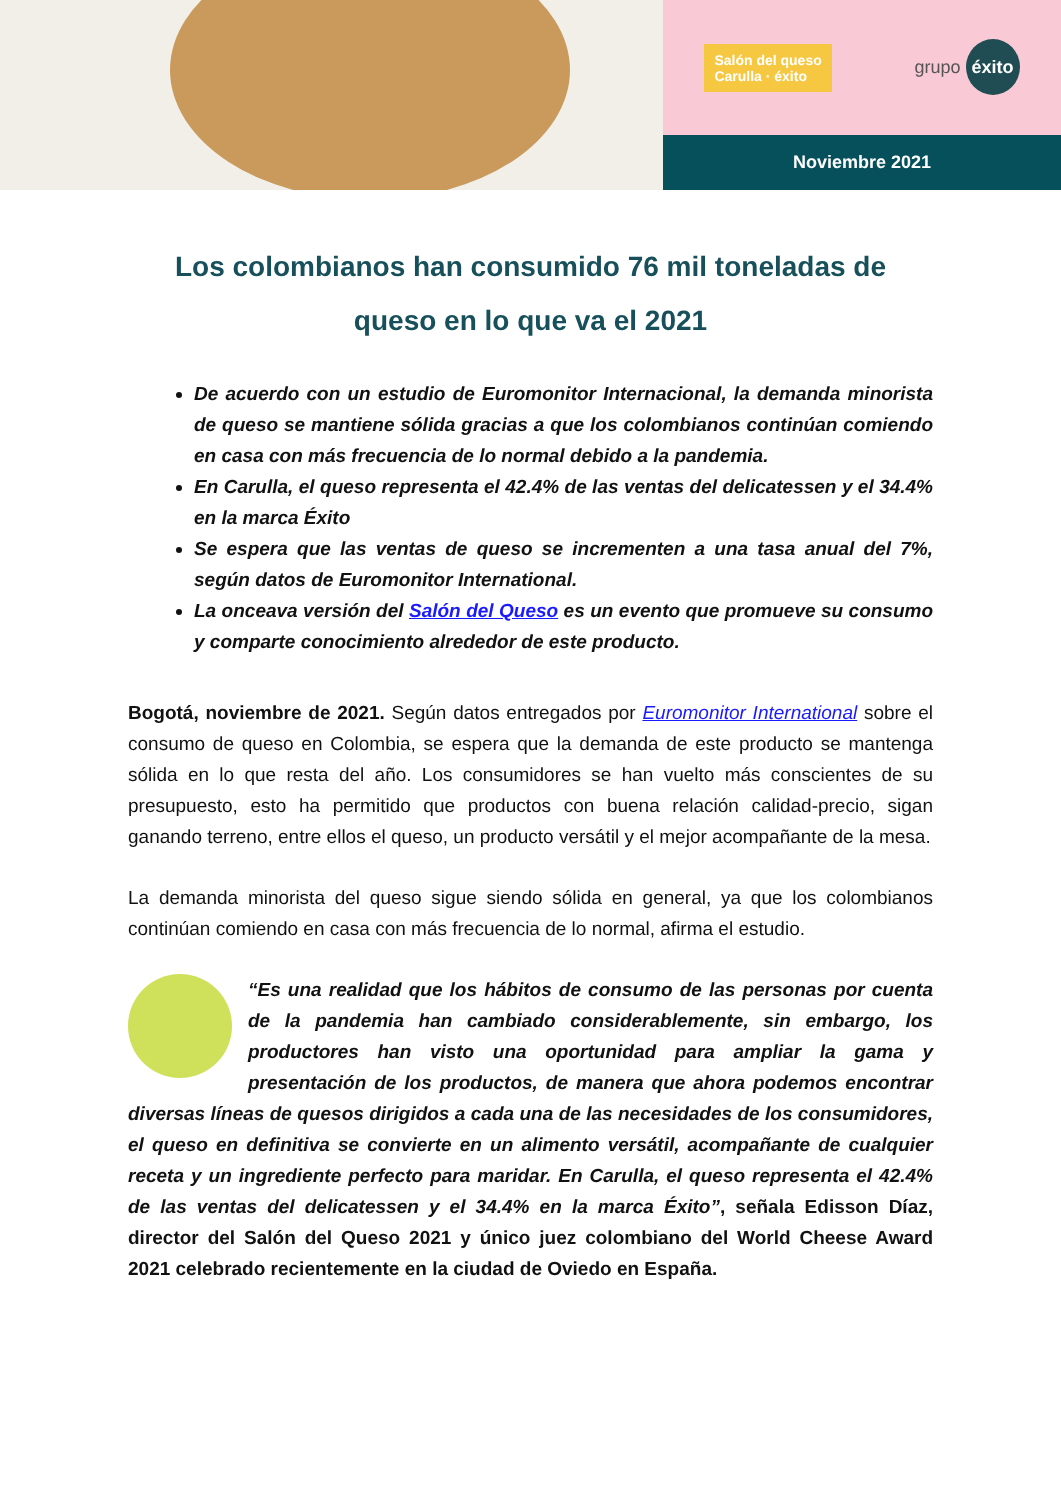Salón del queso
Carulla · éxito grupo éxito
Noviembre 2021
Los colombianos han consumido 76 mil toneladas de queso en lo que va el 2021
De acuerdo con un estudio de Euromonitor Internacional, la demanda minorista de queso se mantiene sólida gracias a que los colombianos continúan comiendo en casa con más frecuencia de lo normal debido a la pandemia.
En Carulla, el queso representa el 42.4% de las ventas del delicatessen y el 34.4% en la marca Éxito
Se espera que las ventas de queso se incrementen a una tasa anual del 7%, según datos de Euromonitor International.
La onceava versión del Salón del Queso es un evento que promueve su consumo y comparte conocimiento alrededor de este producto.
Bogotá, noviembre de 2021. Según datos entregados por Euromonitor International sobre el consumo de queso en Colombia, se espera que la demanda de este producto se mantenga sólida en lo que resta del año. Los consumidores se han vuelto más conscientes de su presupuesto, esto ha permitido que productos con buena relación calidad-precio, sigan ganando terreno, entre ellos el queso, un producto versátil y el mejor acompañante de la mesa.
La demanda minorista del queso sigue siendo sólida en general, ya que los colombianos continúan comiendo en casa con más frecuencia de lo normal, afirma el estudio.
“Es una realidad que los hábitos de consumo de las personas por cuenta de la pandemia han cambiado considerablemente, sin embargo, los productores han visto una oportunidad para ampliar la gama y presentación de los productos, de manera que ahora podemos encontrar diversas líneas de quesos dirigidos a cada una de las necesidades de los consumidores, el queso en definitiva se convierte en un alimento versátil, acompañante de cualquier receta y un ingrediente perfecto para maridar. En Carulla, el queso representa el 42.4% de las ventas del delicatessen y el 34.4% en la marca Éxito”, señala Edisson Díaz, director del Salón del Queso 2021 y único juez colombiano del World Cheese Award 2021 celebrado recientemente en la ciudad de Oviedo en España.